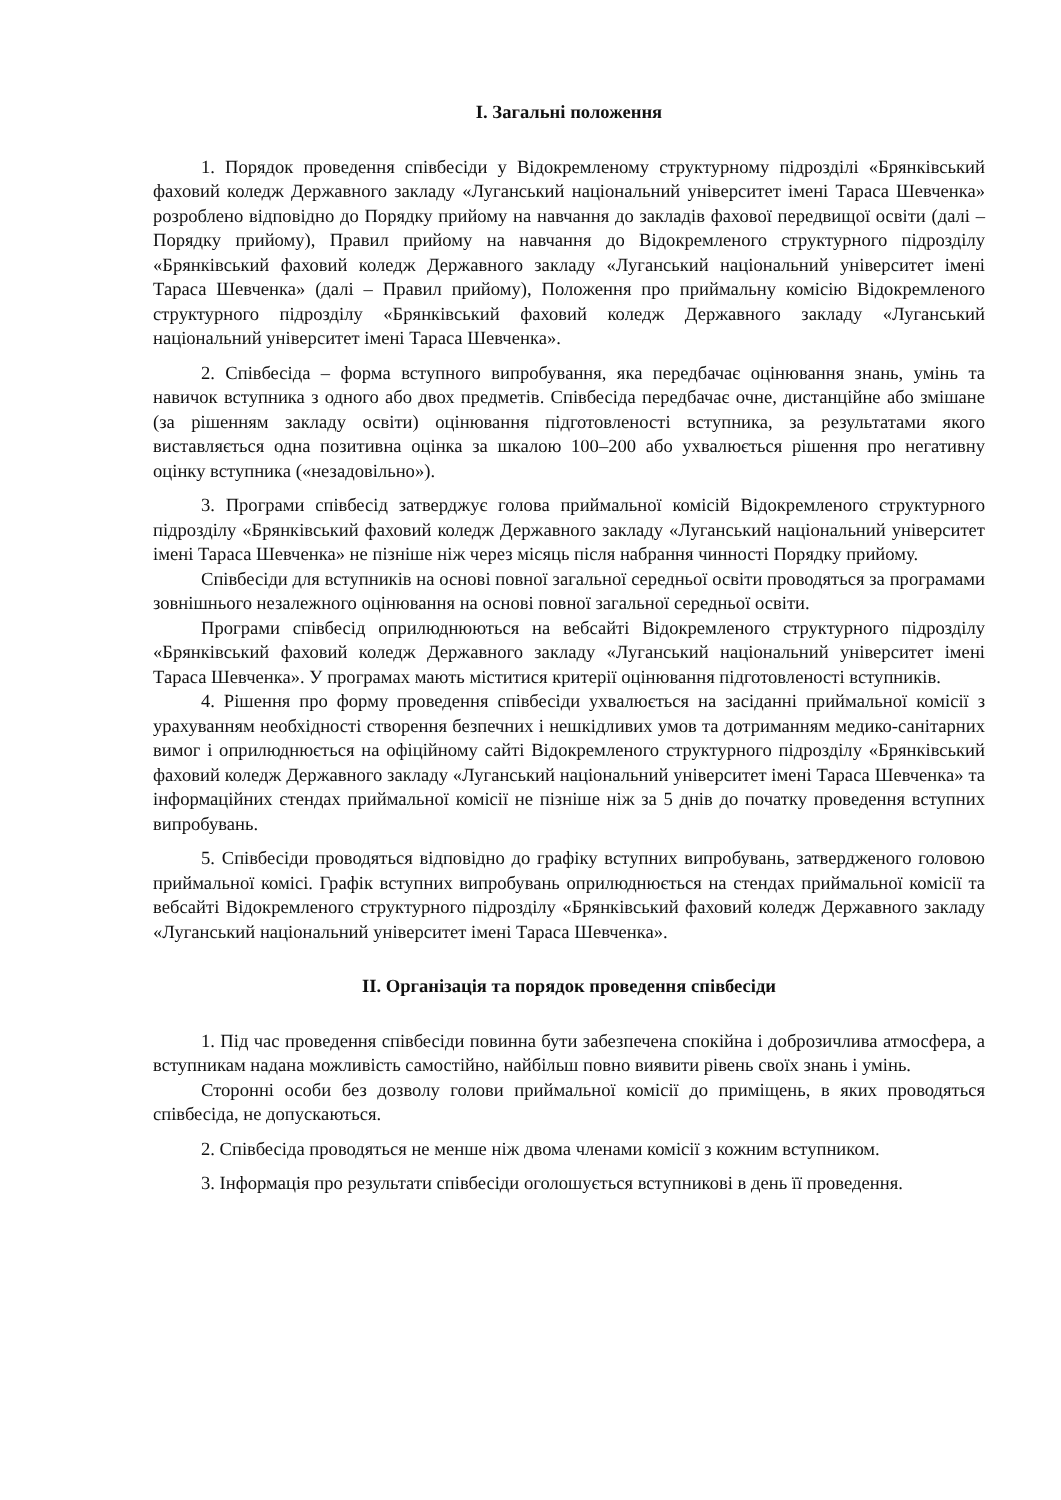I. Загальні положення
1. Порядок проведення співбесіди у Відокремленому структурному підрозділі «Брянківський фаховий коледж Державного закладу «Луганський національний університет імені Тараса Шевченка» розроблено відповідно до Порядку прийому на навчання до закладів фахової передвищої освіти (далі – Порядку прийому), Правил прийому на навчання до Відокремленого структурного підрозділу «Брянківський фаховий коледж Державного закладу «Луганський національний університет імені Тараса Шевченка» (далі – Правил прийому), Положення про приймальну комісію Відокремленого структурного підрозділу «Брянківський фаховий коледж Державного закладу «Луганський національний університет імені Тараса Шевченка».
2. Співбесіда – форма вступного випробування, яка передбачає оцінювання знань, умінь та навичок вступника з одного або двох предметів. Співбесіда передбачає очне, дистанційне або змішане (за рішенням закладу освіти) оцінювання підготовленості вступника, за результатами якого виставляється одна позитивна оцінка за шкалою 100–200 або ухвалюється рішення про негативну оцінку вступника («незадовільно»).
3. Програми співбесід затверджує голова приймальної комісій Відокремленого структурного підрозділу «Брянківський фаховий коледж Державного закладу «Луганський національний університет імені Тараса Шевченка» не пізніше ніж через місяць після набрання чинності Порядку прийому.
Співбесіди для вступників на основі повної загальної середньої освіти проводяться за програмами зовнішнього незалежного оцінювання на основі повної загальної середньої освіти.
Програми співбесід оприлюднюються на вебсайті Відокремленого структурного підрозділу «Брянківський фаховий коледж Державного закладу «Луганський національний університет імені Тараса Шевченка». У програмах мають міститися критерії оцінювання підготовленості вступників.
4. Рішення про форму проведення співбесіди ухвалюється на засіданні приймальної комісії з урахуванням необхідності створення безпечних і нешкідливих умов та дотриманням медико-санітарних вимог і оприлюднюється на офіційному сайті Відокремленого структурного підрозділу «Брянківський фаховий коледж Державного закладу «Луганський національний університет імені Тараса Шевченка» та інформаційних стендах приймальної комісії не пізніше ніж за 5 днів до початку проведення вступних випробувань.
5. Співбесіди проводяться відповідно до графіку вступних випробувань, затвердженого головою приймальної комісі. Графік вступних випробувань оприлюднюється на стендах приймальної комісії та вебсайті Відокремленого структурного підрозділу «Брянківський фаховий коледж Державного закладу «Луганський національний університет імені Тараса Шевченка».
II. Організація та порядок проведення співбесіди
1. Під час проведення співбесіди повинна бути забезпечена спокійна і доброзичлива атмосфера, а вступникам надана можливість самостійно, найбільш повно виявити рівень своїх знань і умінь.
Сторонні особи без дозволу голови приймальної комісії до приміщень, в яких проводяться співбесіда, не допускаються.
2. Співбесіда проводяться не менше ніж двома членами комісії з кожним вступником.
3. Інформація про результати співбесіди оголошується вступникові в день її проведення.